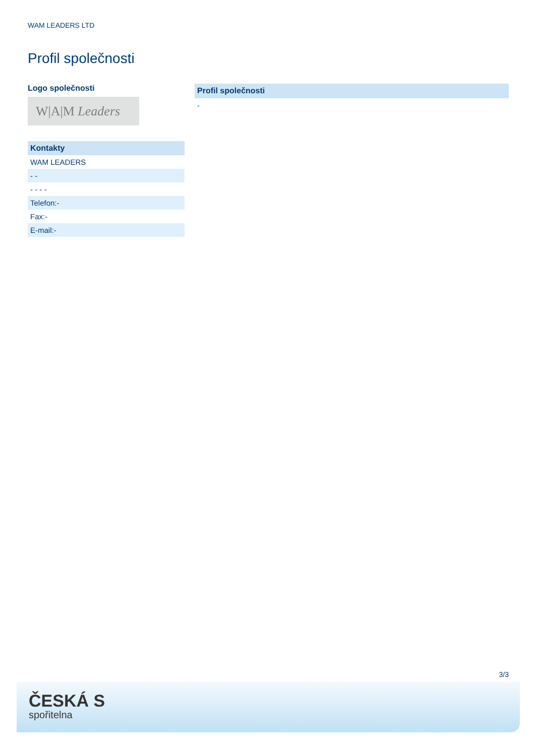WAM LEADERS LTD
Profil společnosti
Logo společnosti
W|A|M Leaders
| Kontakty |
| --- |
| WAM LEADERS |
| - - |
| - - - - |
| Telefon:- |
| Fax:- |
| E-mail:- |
Profil společnosti
-
3/3
ČESKÁ S
spořitelna